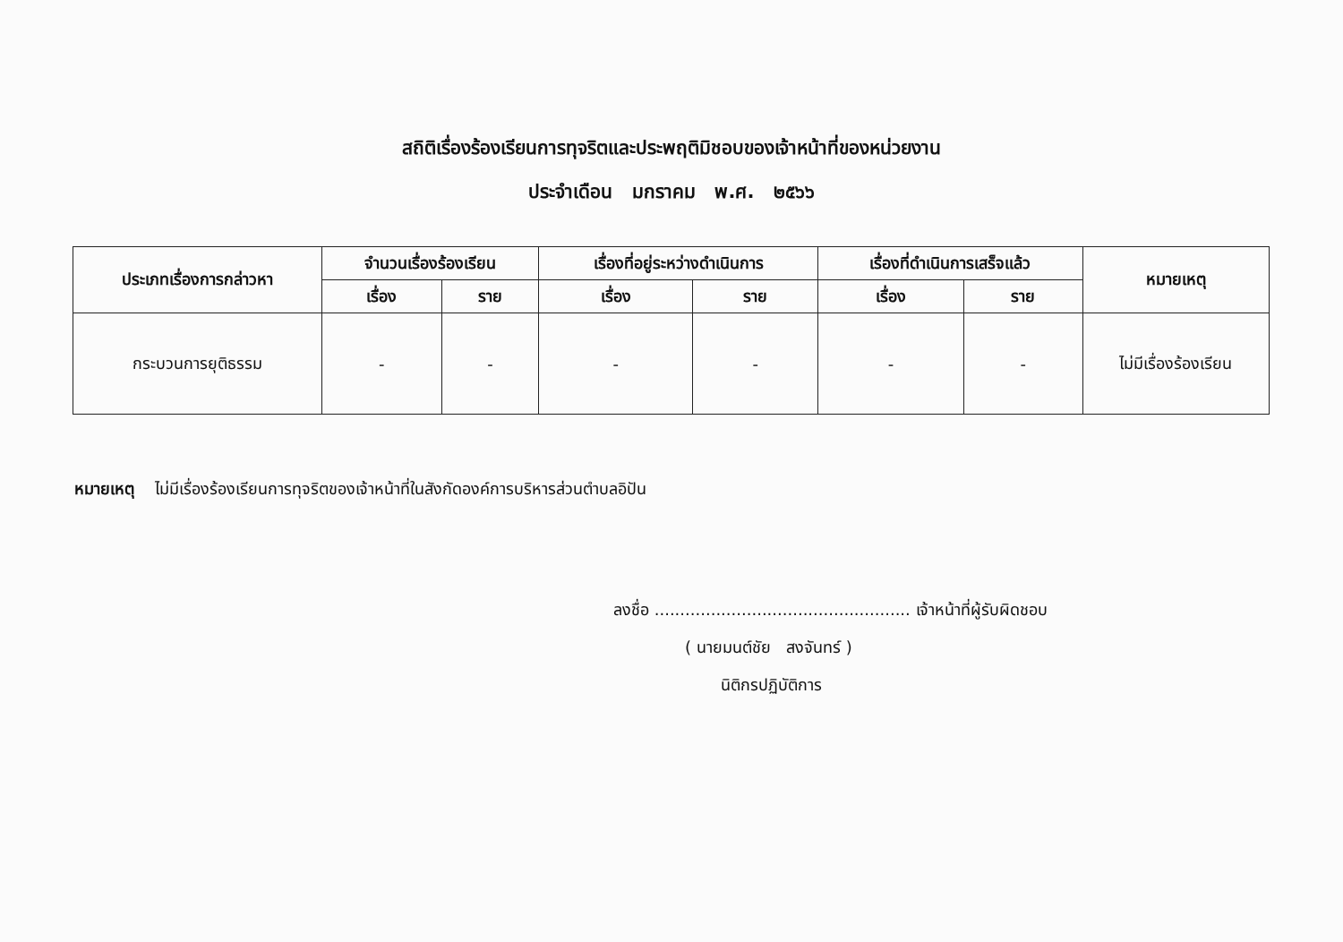สถิติเรื่องร้องเรียนการทุจริตและประพฤติมิชอบของเจ้าหน้าที่ของหน่วยงาน
ประจำเดือน มกราคม พ.ศ. ๒๕๖๖
| ประเภทเรื่องการกล่าวหา | จำนวนเรื่องร้องเรียน | | เรื่องที่อยู่ระหว่างดำเนินการ | | เรื่องที่ดำเนินการเสร็จแล้ว | | หมายเหตุ |
| --- | --- | --- | --- | --- | --- | --- | --- |
| | เรื่อง | ราย | เรื่อง | ราย | เรื่อง | ราย | |
| กระบวนการยุติธรรม | - | - | - | - | - | - | ไม่มีเรื่องร้องเรียน |
หมายเหตุ ไม่มีเรื่องร้องเรียนการทุจริตของเจ้าหน้าที่ในสังกัดองค์การบริหารส่วนตำบลอิปัน
ลงชื่อ .................................................. เจ้าหน้าที่ผู้รับผิดชอบ
( นายมนต์ชัย สงจันทร์ )
นิติกรปฏิบัติการ